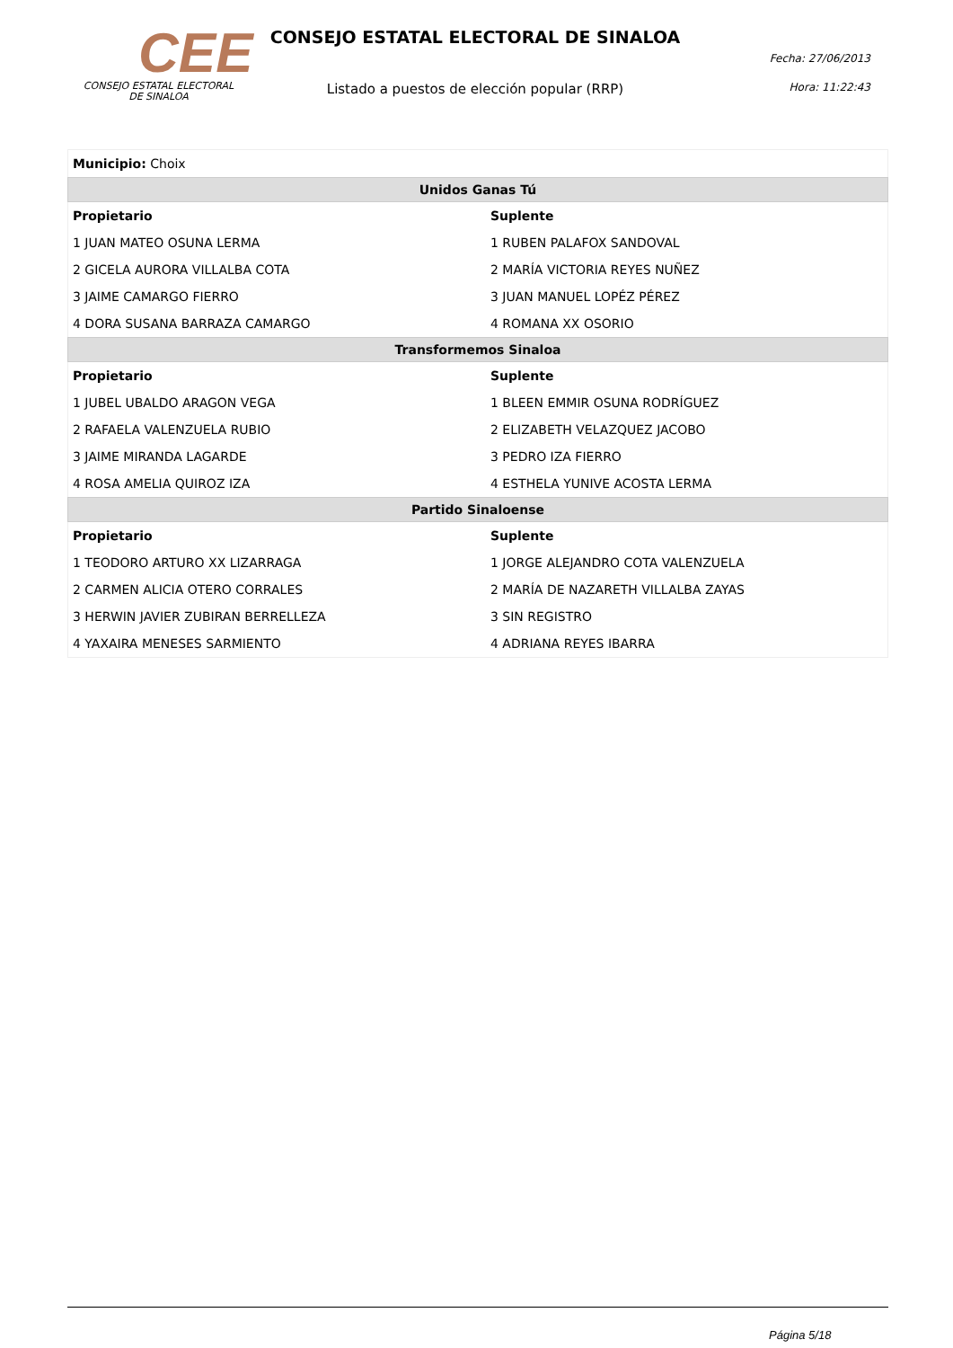CEE
CONSEJO ESTATAL ELECTORAL
DE SINALOA
CONSEJO ESTATAL ELECTORAL DE SINALOA
Listado a puestos de elección popular (RRP)
Fecha: 27/06/2013
Hora: 11:22:43
| Municipio: Choix | |
| Unidos Ganas Tú | |
| Propietario | Suplente |
| 1 JUAN MATEO OSUNA LERMA | 1 RUBEN PALAFOX SANDOVAL |
| 2 GICELA AURORA VILLALBA COTA | 2 MARÍA VICTORIA REYES NUÑEZ |
| 3 JAIME CAMARGO FIERRO | 3 JUAN MANUEL LOPÉZ PÉREZ |
| 4 DORA SUSANA BARRAZA CAMARGO | 4 ROMANA XX OSORIO |
| Transformemos Sinaloa | |
| Propietario | Suplente |
| 1 JUBEL UBALDO ARAGON VEGA | 1 BLEEN EMMIR OSUNA RODRÍGUEZ |
| 2 RAFAELA VALENZUELA RUBIO | 2 ELIZABETH VELAZQUEZ JACOBO |
| 3 JAIME MIRANDA LAGARDE | 3 PEDRO IZA FIERRO |
| 4 ROSA AMELIA QUIROZ IZA | 4 ESTHELA YUNIVE ACOSTA LERMA |
| Partido Sinaloense | |
| Propietario | Suplente |
| 1 TEODORO ARTURO XX LIZARRAGA | 1 JORGE ALEJANDRO COTA VALENZUELA |
| 2 CARMEN ALICIA OTERO CORRALES | 2 MARÍA DE NAZARETH VILLALBA ZAYAS |
| 3 HERWIN JAVIER ZUBIRAN BERRELLEZA | 3 SIN REGISTRO |
| 4 YAXAIRA MENESES SARMIENTO | 4 ADRIANA REYES IBARRA |
Página 5/18